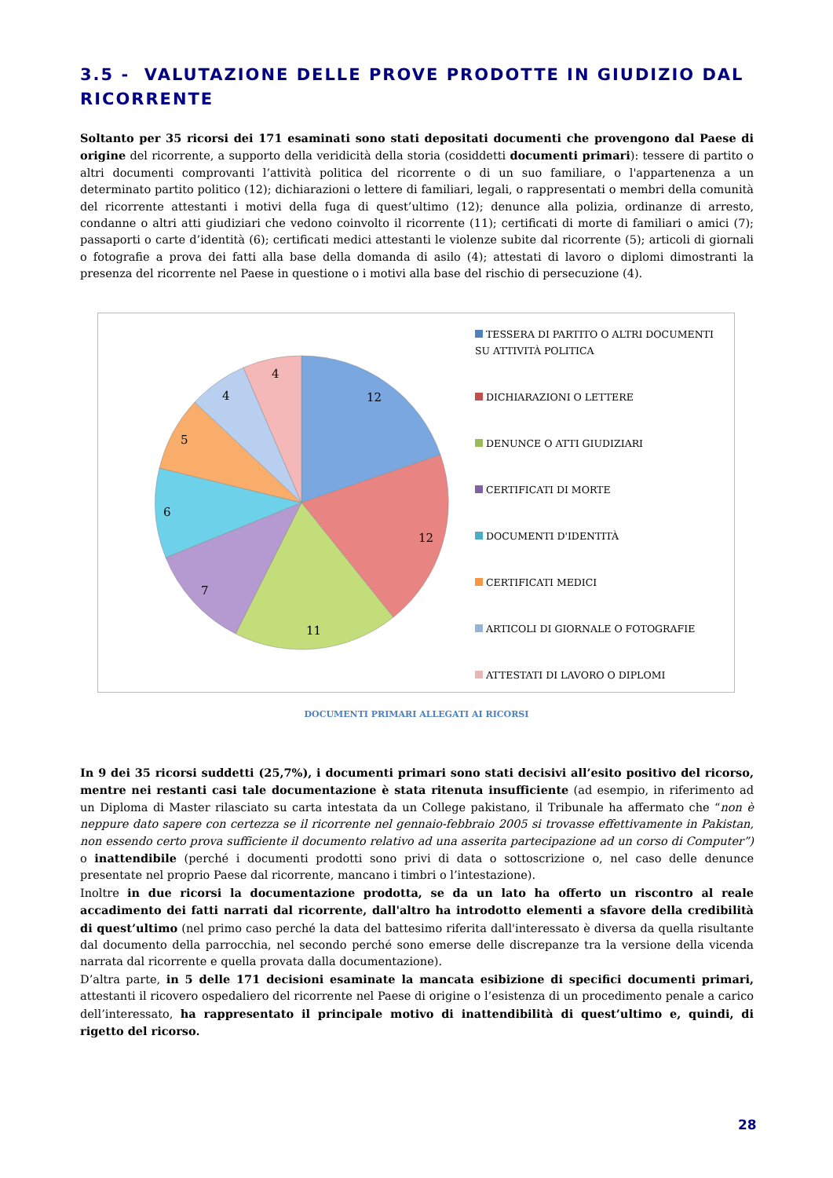3.5 - VALUTAZIONE DELLE PROVE PRODOTTE IN GIUDIZIO DAL RICORRENTE
Soltanto per 35 ricorsi dei 171 esaminati sono stati depositati documenti che provengono dal Paese di origine del ricorrente, a supporto della veridicità della storia (cosiddetti documenti primari): tessere di partito o altri documenti comprovanti l’attività politica del ricorrente o di un suo familiare, o l'appartenenza a un determinato partito politico (12); dichiarazioni o lettere di familiari, legali, o rappresentati o membri della comunità del ricorrente attestanti i motivi della fuga di quest’ultimo (12); denunce alla polizia, ordinanze di arresto, condanne o altri atti giudiziari che vedono coinvolto il ricorrente (11); certificati di morte di familiari o amici (7); passaporti o carte d’identità (6); certificati medici attestanti le violenze subite dal ricorrente (5); articoli di giornali o fotografie a prova dei fatti alla base della domanda di asilo (4); attestati di lavoro o diplomi dimostranti la presenza del ricorrente nel Paese in questione o i motivi alla base del rischio di persecuzione (4).
12
12
11
7
6
5
4
4
TESSERA DI PARTITO O ALTRI DOCUMENTI SU ATTIVITÀ POLITICA
DICHIARAZIONI O LETTERE
DENUNCE O ATTI GIUDIZIARI
CERTIFICATI DI MORTE
DOCUMENTI D'IDENTITÀ
CERTIFICATI MEDICI
ARTICOLI DI GIORNALE O FOTOGRAFIE
ATTESTATI DI LAVORO O DIPLOMI
DOCUMENTI PRIMARI ALLEGATI AI RICORSI
In 9 dei 35 ricorsi suddetti (25,7%), i documenti primari sono stati decisivi all’esito positivo del ricorso, mentre nei restanti casi tale documentazione è stata ritenuta insufficiente (ad esempio, in riferimento ad un Diploma di Master rilasciato su carta intestata da un College pakistano, il Tribunale ha affermato che “non è neppure dato sapere con certezza se il ricorrente nel gennaio-febbraio 2005 si trovasse effettivamente in Pakistan, non essendo certo prova sufficiente il documento relativo ad una asserita partecipazione ad un corso di Computer”) o inattendibile (perché i documenti prodotti sono privi di data o sottoscrizione o, nel caso delle denunce presentate nel proprio Paese dal ricorrente, mancano i timbri o l’intestazione).
Inoltre in due ricorsi la documentazione prodotta, se da un lato ha offerto un riscontro al reale accadimento dei fatti narrati dal ricorrente, dall'altro ha introdotto elementi a sfavore della credibilità di quest’ultimo (nel primo caso perché la data del battesimo riferita dall'interessato è diversa da quella risultante dal documento della parrocchia, nel secondo perché sono emerse delle discrepanze tra la versione della vicenda narrata dal ricorrente e quella provata dalla documentazione).
D’altra parte, in 5 delle 171 decisioni esaminate la mancata esibizione di specifici documenti primari, attestanti il ricovero ospedaliero del ricorrente nel Paese di origine o l’esistenza di un procedimento penale a carico dell’interessato, ha rappresentato il principale motivo di inattendibilità di quest’ultimo e, quindi, di rigetto del ricorso.
28